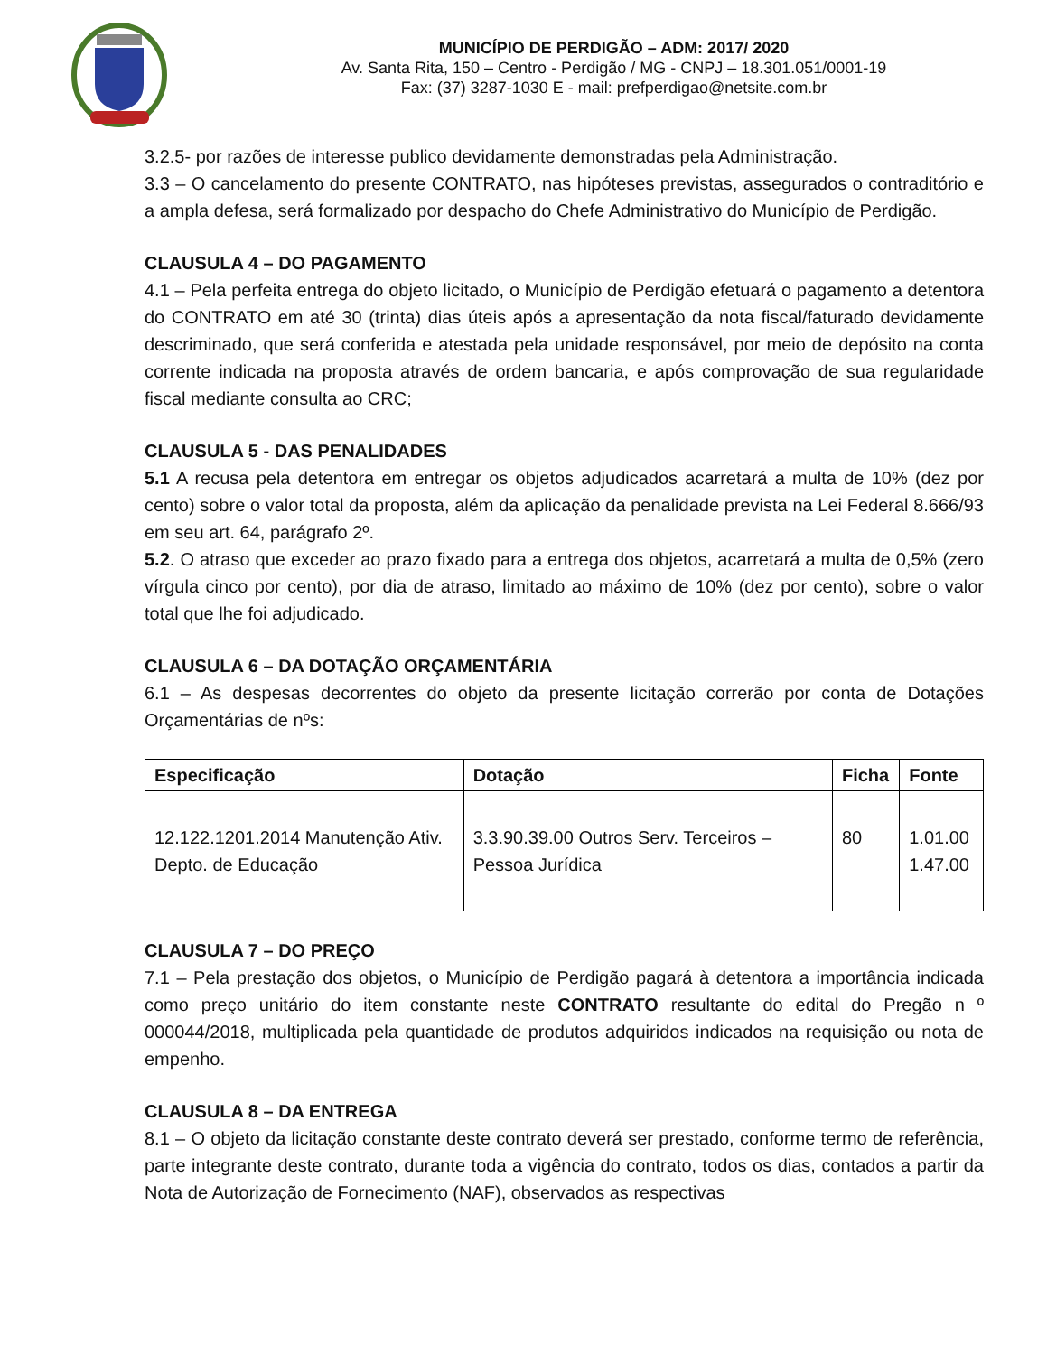MUNICÍPIO DE PERDIGÃO – ADM: 2017/ 2020
Av. Santa Rita, 150 – Centro - Perdigão / MG - CNPJ – 18.301.051/0001-19
Fax: (37) 3287-1030 E - mail: prefperdigao@netsite.com.br
3.2.5- por razões de interesse publico devidamente demonstradas pela Administração.
3.3 – O cancelamento do presente CONTRATO, nas hipóteses previstas, assegurados o contraditório e a ampla defesa, será formalizado por despacho do Chefe Administrativo do Município de Perdigão.
CLAUSULA 4 – DO PAGAMENTO
4.1 – Pela perfeita entrega do objeto licitado, o Município de Perdigão efetuará o pagamento a detentora do CONTRATO em até 30 (trinta) dias úteis após a apresentação da nota fiscal/faturado devidamente descriminado, que será conferida e atestada pela unidade responsável, por meio de depósito na conta corrente indicada na proposta através de ordem bancaria, e após comprovação de sua regularidade fiscal mediante consulta ao CRC;
CLAUSULA 5 - DAS PENALIDADES
5.1 A recusa pela detentora em entregar os objetos adjudicados acarretará a multa de 10% (dez por cento) sobre o valor total da proposta, além da aplicação da penalidade prevista na Lei Federal 8.666/93 em seu art. 64, parágrafo 2º.
5.2. O atraso que exceder ao prazo fixado para a entrega dos objetos, acarretará a multa de 0,5% (zero vírgula cinco por cento), por dia de atraso, limitado ao máximo de 10% (dez por cento), sobre o valor total que lhe foi adjudicado.
CLAUSULA 6 – DA DOTAÇÃO ORÇAMENTÁRIA
6.1 – As despesas decorrentes do objeto da presente licitação correrão por conta de Dotações Orçamentárias de nºs:
| Especificação | Dotação | Ficha | Fonte |
| --- | --- | --- | --- |
| 12.122.1201.2014 Manutenção Ativ. Depto. de Educação | 3.3.90.39.00 Outros Serv. Terceiros – Pessoa Jurídica | 80 | 1.01.00 1.47.00 |
CLAUSULA 7 – DO PREÇO
7.1 – Pela prestação dos objetos, o Município de Perdigão pagará à detentora a importância indicada como preço unitário do item constante neste CONTRATO resultante do edital do Pregão n º 000044/2018, multiplicada pela quantidade de produtos adquiridos indicados na requisição ou nota de empenho.
CLAUSULA 8 – DA ENTREGA
8.1 – O objeto da licitação constante deste contrato deverá ser prestado, conforme termo de referência, parte integrante deste contrato, durante toda a vigência do contrato, todos os dias, contados a partir da Nota de Autorização de Fornecimento (NAF), observados as respectivas